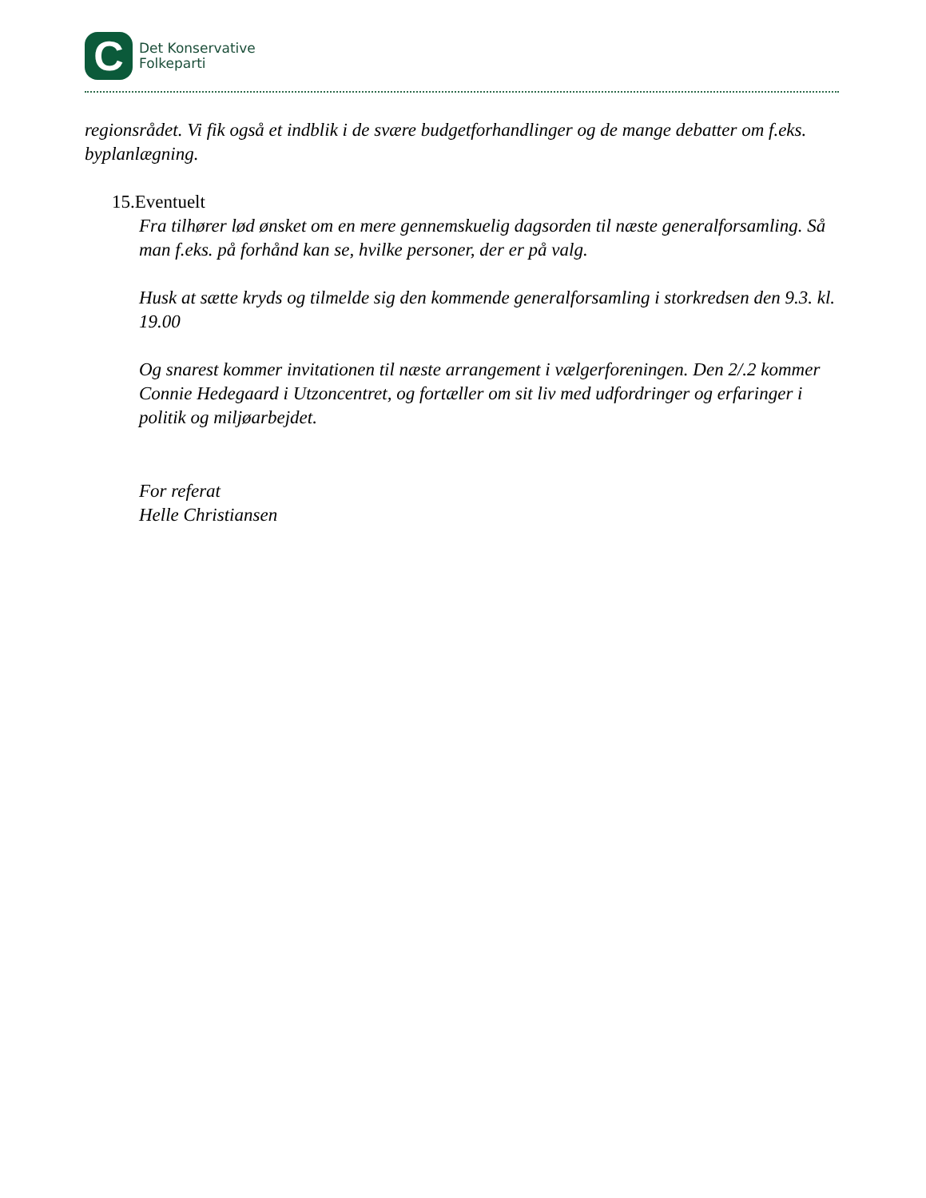C
Det Konservative
Folkeparti
regionsrådet. Vi fik også et indblik i de svære budgetforhandlinger og de mange debatter om f.eks. byplanlægning.
15.Eventuelt
Fra tilhører lød ønsket om en mere gennemskuelig dagsorden til næste generalforsamling. Så man f.eks. på forhånd kan se, hvilke personer, der er på valg.
Husk at sætte kryds og tilmelde sig den kommende generalforsamling i storkredsen den 9.3. kl. 19.00
Og snarest kommer invitationen til næste arrangement i vælgerforeningen. Den 2/.2 kommer Connie Hedegaard i Utzoncentret, og fortæller om sit liv med udfordringer og erfaringer i politik og miljøarbejdet.
For referat
Helle Christiansen